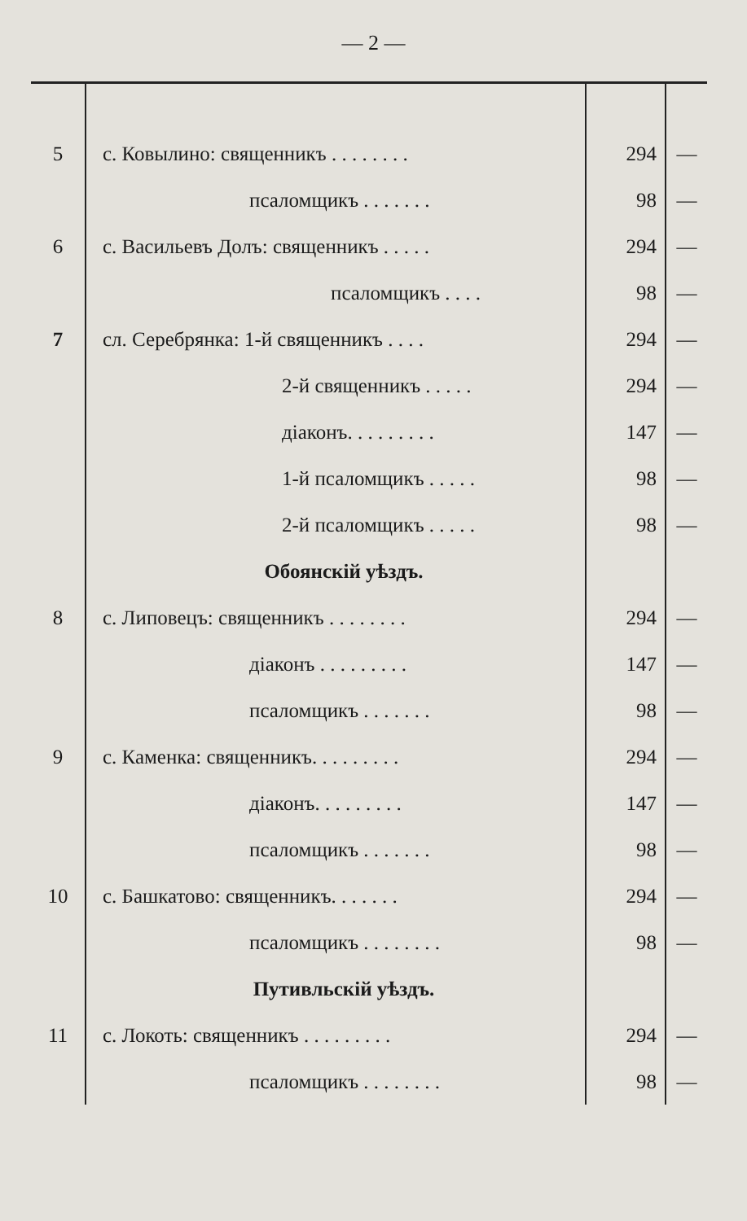— 2 —
| 5 | с. Ковылино: священникъ . . . . . . . . | 294 | — |
| | псаломщикъ . . . . . . . | 98 | — |
| 6 | с. Васильевъ Долъ: священникъ . . . . . | 294 | — |
| | псаломщикъ . . . . | 98 | — |
| 7 | сл. Серебрянка: 1-й священникъ . . . . | 294 | — |
| | 2-й священникъ . . . . . | 294 | — |
| | діаконъ. . . . . . . . . | 147 | — |
| | 1-й псаломщикъ . . . . . | 98 | — |
| | 2-й псаломщикъ . . . . . | 98 | — |
| | Обоянскій уѣздъ. | | |
| 8 | с. Липовецъ: священникъ . . . . . . . . | 294 | — |
| | діаконъ . . . . . . . . . | 147 | — |
| | псаломщикъ . . . . . . . | 98 | — |
| 9 | с. Каменка: священникъ. . . . . . . . . | 294 | — |
| | діаконъ. . . . . . . . . | 147 | — |
| | псаломщикъ . . . . . . . | 98 | — |
| 10 | с. Башкатово: священникъ. . . . . . . | 294 | — |
| | псаломщикъ . . . . . . . . | 98 | — |
| | Путивльскій уѣздъ. | | |
| 11 | с. Локоть: священникъ . . . . . . . . . | 294 | — |
| | псаломщикъ . . . . . . . . | 98 | — |